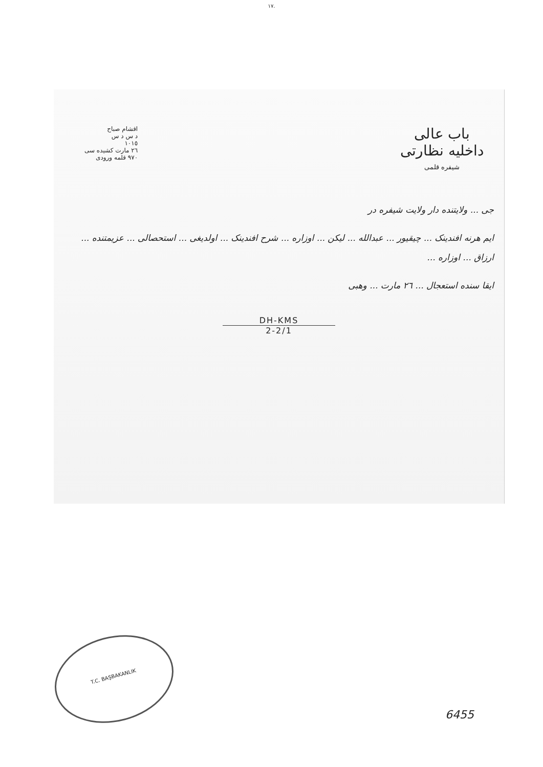١٧.
باب عالی
داخلیه نظارتی
شیفره قلمی
اقشام صباح
د س د س
١٠١٥
٢٦ مارت کشیده سی
٩٧٠ قلمه ورودی
جی ... ولایتنده دار ولایت شیفره در
ایم هرنه افندینک ... چیقیور ... عبدالله ... لیکن ... اوزاره ... شرح افندینک ... اولدیغی ... استحصالی ... عزیمتنده ... ارزاق ... اوزاره ...
ایقا سنده استعجال ... ٢٦ مارت ... وهبی
DH-KMS
2-2/1
T.C. BAŞBAKANLIK
6455